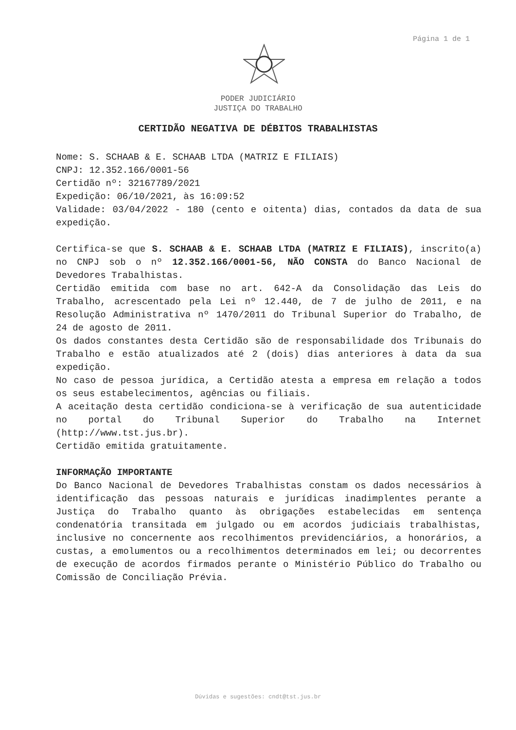Página 1 de 1
PODER JUDICIÁRIO
JUSTIÇA DO TRABALHO
CERTIDÃO NEGATIVA DE DÉBITOS TRABALHISTAS
Nome: S. SCHAAB & E. SCHAAB LTDA (MATRIZ E FILIAIS)
CNPJ: 12.352.166/0001-56
Certidão nº: 32167789/2021
Expedição: 06/10/2021, às 16:09:52
Validade: 03/04/2022 - 180 (cento e oitenta) dias, contados da data de sua expedição.
Certifica-se que S. SCHAAB & E. SCHAAB LTDA (MATRIZ E FILIAIS), inscrito(a) no CNPJ sob o nº 12.352.166/0001-56, NÃO CONSTA do Banco Nacional de Devedores Trabalhistas.
Certidão emitida com base no art. 642-A da Consolidação das Leis do Trabalho, acrescentado pela Lei nº 12.440, de 7 de julho de 2011, e na Resolução Administrativa nº 1470/2011 do Tribunal Superior do Trabalho, de 24 de agosto de 2011.
Os dados constantes desta Certidão são de responsabilidade dos Tribunais do Trabalho e estão atualizados até 2 (dois) dias anteriores à data da sua expedição.
No caso de pessoa jurídica, a Certidão atesta a empresa em relação a todos os seus estabelecimentos, agências ou filiais.
A aceitação desta certidão condiciona-se à verificação de sua autenticidade no portal do Tribunal Superior do Trabalho na Internet (http://www.tst.jus.br).
Certidão emitida gratuitamente.
INFORMAÇÃO IMPORTANTE
Do Banco Nacional de Devedores Trabalhistas constam os dados necessários à identificação das pessoas naturais e jurídicas inadimplentes perante a Justiça do Trabalho quanto às obrigações estabelecidas em sentença condenatória transitada em julgado ou em acordos judiciais trabalhistas, inclusive no concernente aos recolhimentos previdenciários, a honorários, a custas, a emolumentos ou a recolhimentos determinados em lei; ou decorrentes de execução de acordos firmados perante o Ministério Público do Trabalho ou Comissão de Conciliação Prévia.
Dúvidas e sugestões: cndt@tst.jus.br